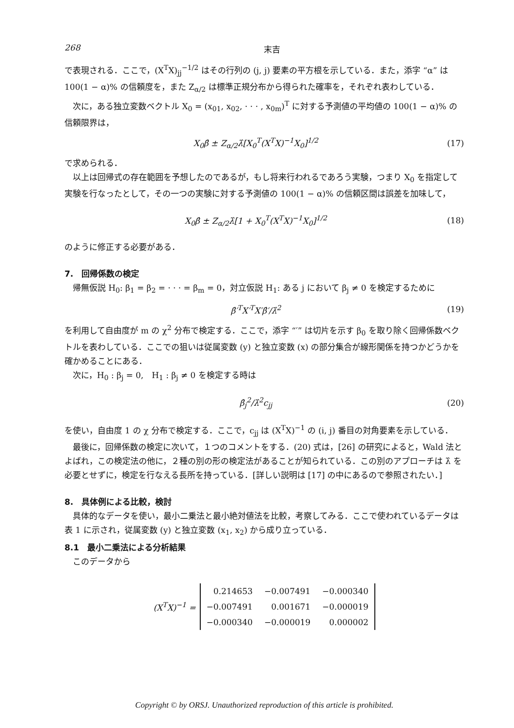268 末吉
で表現される．ここで，(X<sup>T</sup>X)<sub>jj</sub><sup>−1/2</sup> はその行列の (j, j) 要素の平方根を示している．また，添字 “α” は 100(1 − α)% の信頼度を，また Z<sub>α/2</sub> は標準正規分布から得られた確率を，それぞれ表わしている．
次に，ある独立変数ベクトル X<sub>0</sub> = (x<sub>01</sub>, x<sub>02</sub>, · · · , x<sub>0m</sub>)<sup>T</sup> に対する予測値の平均値の 100(1 − α)% の信頼限界は，
X<sub>0</sub>β̂ ± Z<sub>α/2</sub>λ̂[X<sub>0</sub><sup>T</sup>(X<sup>T</sup>X)<sup>−1</sup>X<sub>0</sub>]<sup>1/2</sup> (17)
で求められる．
以上は回帰式の存在範囲を予想したのであるが，もし将来行われるであろう実験，つまり X<sub>0</sub> を指定して実験を行なったとして，その一つの実験に対する予測値の 100(1 − α)% の信頼区間は誤差を加味して，
X<sub>0</sub>β̂ ± Z<sub>α/2</sub>λ̂[1 + X<sub>0</sub><sup>T</sup>(X<sup>T</sup>X)<sup>−1</sup>X<sub>0</sub>]<sup>1/2</sup> (18)
のように修正する必要がある．
7.　回帰係数の検定
帰無仮説 H<sub>0</sub>: β<sub>1</sub> = β<sub>2</sub> = · · · = β<sub>m</sub> = 0，対立仮説 H<sub>1</sub>: ある j において β<sub>j</sub> ≠ 0 を検定するために
β̂′<sup>T</sup>X′<sup>T</sup>X′β̂′/λ̂<sup>2</sup> (19)
を利用して自由度が m の χ<sup>2</sup> 分布で検定する．ここで，添字 “′” は切片を示す β<sub>0</sub> を取り除く回帰係数ベクトルを表わしている．ここでの狙いは従属変数 (y) と独立変数 (x) の部分集合が線形関係を持つかどうかを確かめることにある．
次に，H<sub>0</sub> : β<sub>j</sub> = 0,　H<sub>1</sub> : β<sub>j</sub> ≠ 0 を検定する時は
β̂<sub>j</sub><sup>2</sup>/λ̂<sup>2</sup>c<sub>jj</sub> (20)
を使い，自由度 1 の χ 分布で検定する．ここで，c<sub>jj</sub> は (X<sup>T</sup>X)<sup>−1</sup> の (i, j) 番目の対角要素を示している．
最後に，回帰係数の検定に次いて，１つのコメントをする．(20) 式は，[26] の研究によると，Wald 法とよばれ，この検定法の他に，２種の別の形の検定法があることが知られている．この別のアプローチは λ̂ を必要とせずに，検定を行なえる長所を持っている．[詳しい説明は [17] の中にあるので参照されたい．]
8.　具体例による比較，検討
具体的なデータを使い，最小二乗法と最小絶対値法を比較，考察してみる．ここで使われているデータは表 1 に示され，従属変数 (y) と独立変数 (x<sub>1</sub>, x<sub>2</sub>) から成り立っている．
8.1　最小二乗法による分析結果
このデータから
(X<sup>T</sup>X)<sup>−1</sup> =
| 0.214653 | −0.007491 | −0.000340 |
| −0.007491 | 0.001671 | −0.000019 |
| −0.000340 | −0.000019 | 0.000002 |
Copyright © by ORSJ. Unauthorized reproduction of this article is prohibited.